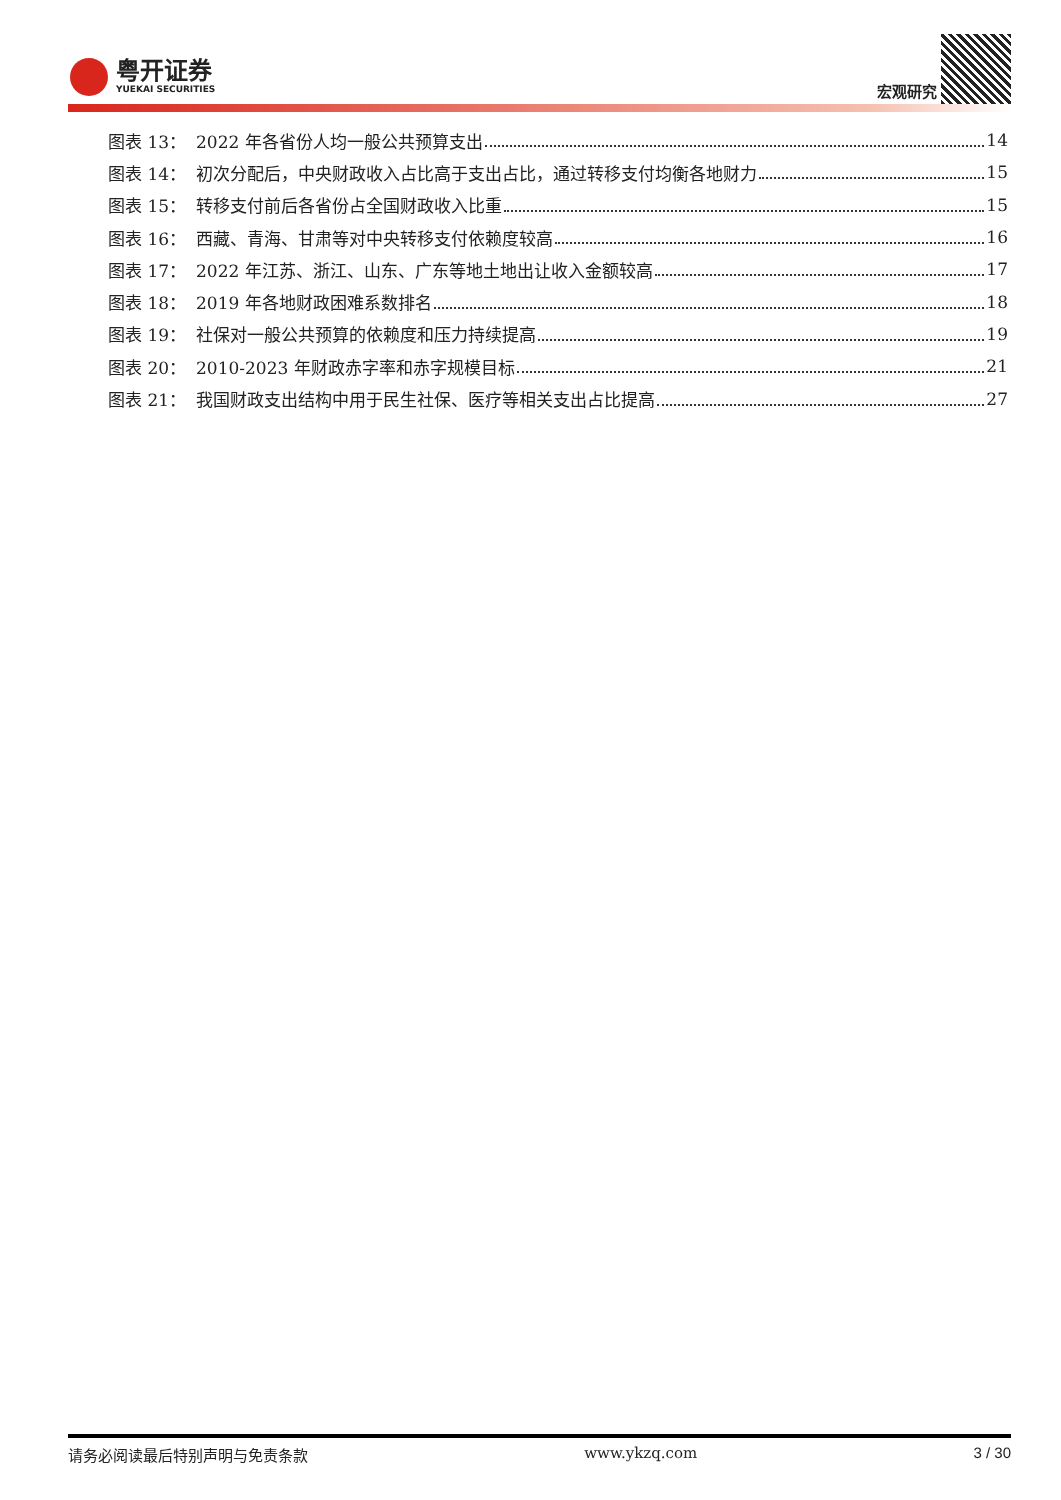粤开证券
YUEKAI SECURITIES
宏观研究
图表 13： 2022 年各省份人均一般公共预算支出 14
图表 14： 初次分配后，中央财政收入占比高于支出占比，通过转移支付均衡各地财力 15
图表 15： 转移支付前后各省份占全国财政收入比重 15
图表 16： 西藏、青海、甘肃等对中央转移支付依赖度较高 16
图表 17： 2022 年江苏、浙江、山东、广东等地土地出让收入金额较高 17
图表 18： 2019 年各地财政困难系数排名 18
图表 19： 社保对一般公共预算的依赖度和压力持续提高 19
图表 20： 2010-2023 年财政赤字率和赤字规模目标 21
图表 21： 我国财政支出结构中用于民生社保、医疗等相关支出占比提高 27
请务必阅读最后特别声明与免责条款 www.ykzq.com 3 / 30